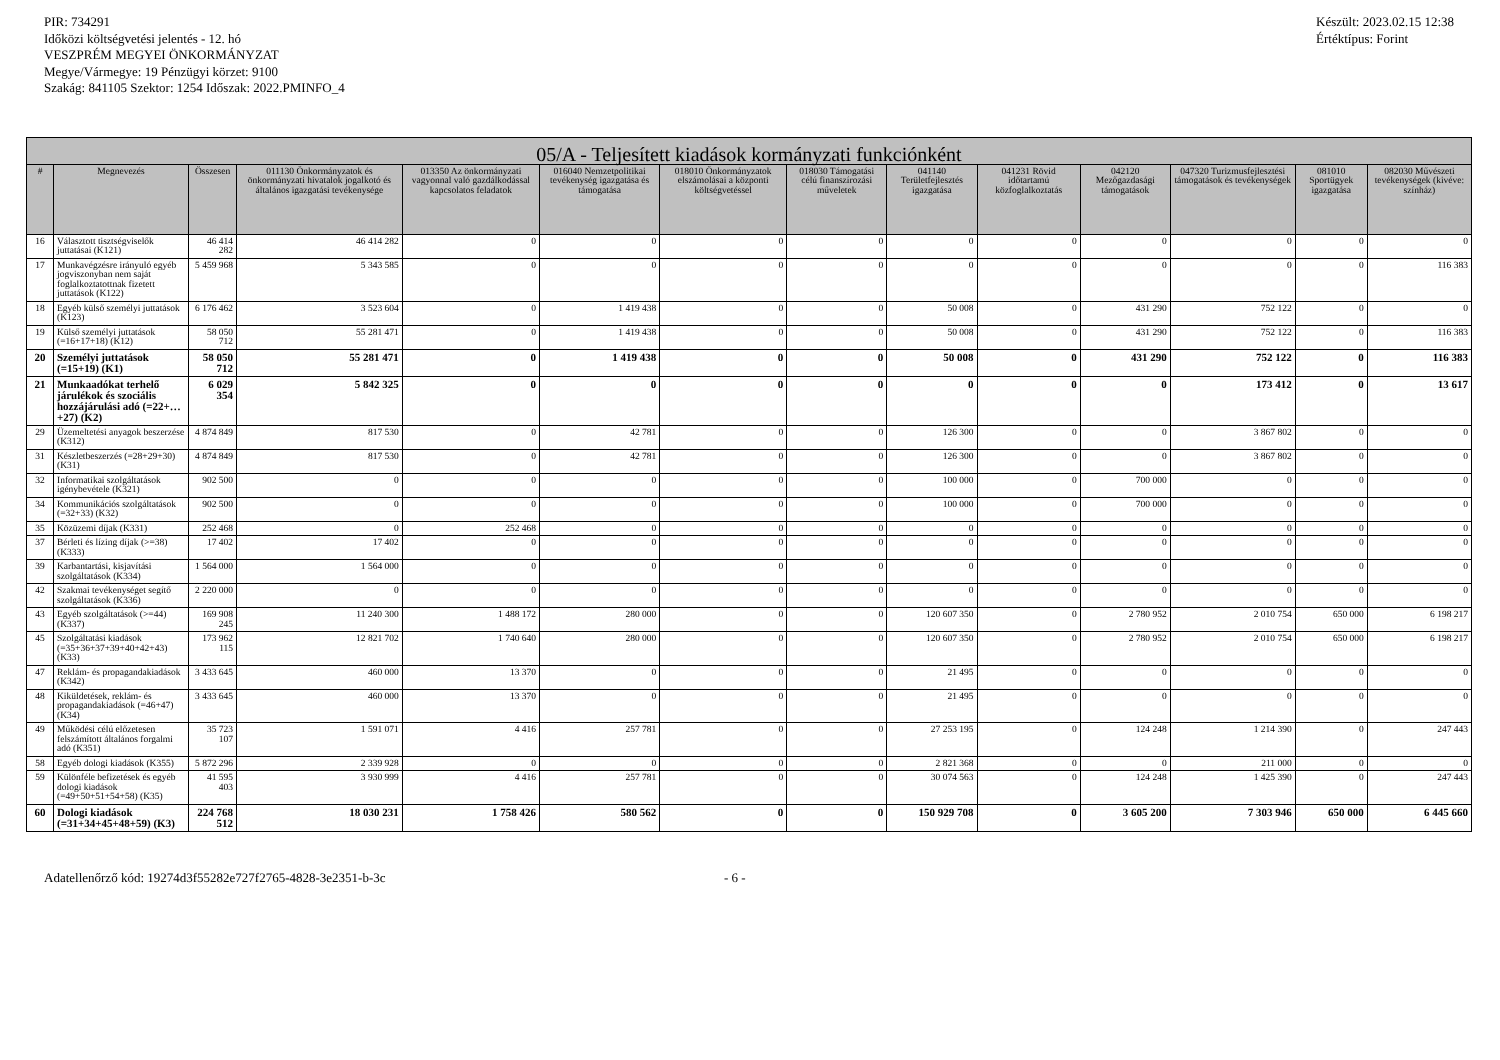PIR: 734291
Időközi költségvetési jelentés - 12. hó
VESZPRÉM MEGYEI ÖNKORMÁNYZAT
Megye/Vármegye: 19 Pénzügyi körzet: 9100
Szakág: 841105 Szektor: 1254 Időszak: 2022.PMINFO_4
Készült: 2023.02.15 12:38
Értéktípus: Forint
| 05/A - Teljesített kiadások kormányzati funkciónként | | | | | | | | | | | | | |
| --- | --- | --- | --- | --- | --- | --- | --- | --- | --- | --- | --- | --- | --- |
| # | Megnevezés | Összesen | 011130 Önkormányzatok és önkormányzati hivatalok jogalkotó és általános igazgatási tevékenysége | 013350 Az önkormányzati vagyonnal való gazdálkodással kapcsolatos feladatok | 016040 Nemzetpolitikai tevékenység igazgatása és támogatása | 018010 Önkormányzatok elszámolásai a központi költségvetéssel | 018030 Támogatási célú finanszírozási műveletek | 041140 Területfejlesztés igazgatása | 041231 Rövid időtartamú közfoglalkoztatás | 042120 Mezőgazdasági támogatások | 047320 Turizmusfejlesztési támogatások és tevékenységek | 081010 Sportügyek igazgatása | 082030 Művészeti tevékenységek (kivéve: színház) |
| 16 | Választott tisztségviselők juttatásai (K121) | 46 414 282 | 46 414 282 | 0 | 0 | 0 | 0 | 0 | 0 | 0 | 0 | 0 | 0 |
| 17 | Munkavégzésre irányuló egyéb jogviszonyban nem saját foglalkoztatottnak fizetett juttatások (K122) | 5 459 968 | 5 343 585 | 0 | 0 | 0 | 0 | 0 | 0 | 0 | 0 | 0 | 116 383 |
| 18 | Egyéb külső személyi juttatások (K123) | 6 176 462 | 3 523 604 | 0 | 1 419 438 | 0 | 0 | 50 008 | 0 | 431 290 | 752 122 | 0 | 0 |
| 19 | Külső személyi juttatások (=16+17+18) (K12) | 58 050 712 | 55 281 471 | 0 | 1 419 438 | 0 | 0 | 50 008 | 0 | 431 290 | 752 122 | 0 | 116 383 |
| 20 | Személyi juttatások (=15+19) (K1) | 58 050 712 | 55 281 471 | 0 | 1 419 438 | 0 | 0 | 50 008 | 0 | 431 290 | 752 122 | 0 | 116 383 |
| 21 | Munkaadókat terhelő járulékok és szociális hozzájárulási adó (=22+…+27) (K2) | 6 029 354 | 5 842 325 | 0 | 0 | 0 | 0 | 0 | 0 | 0 | 173 412 | 0 | 13 617 |
| 29 | Üzemeltetési anyagok beszerzése (K312) | 4 874 849 | 817 530 | 0 | 42 781 | 0 | 0 | 126 300 | 0 | 0 | 3 867 802 | 0 | 0 |
| 31 | Készletbeszerzés (=28+29+30) (K31) | 4 874 849 | 817 530 | 0 | 42 781 | 0 | 0 | 126 300 | 0 | 0 | 3 867 802 | 0 | 0 |
| 32 | Informatikai szolgáltatások igénybevétele (K321) | 902 500 | 0 | 0 | 0 | 0 | 0 | 100 000 | 0 | 700 000 | 0 | 0 | 0 |
| 34 | Kommunikációs szolgáltatások (=32+33) (K32) | 902 500 | 0 | 0 | 0 | 0 | 0 | 100 000 | 0 | 700 000 | 0 | 0 | 0 |
| 35 | Közüzemi díjak (K331) | 252 468 | 0 | 252 468 | 0 | 0 | 0 | 0 | 0 | 0 | 0 | 0 | 0 |
| 37 | Bérleti és lízing díjak (>=38) (K333) | 17 402 | 17 402 | 0 | 0 | 0 | 0 | 0 | 0 | 0 | 0 | 0 | 0 |
| 39 | Karbantartási, kisjavítási szolgáltatások (K334) | 1 564 000 | 1 564 000 | 0 | 0 | 0 | 0 | 0 | 0 | 0 | 0 | 0 | 0 |
| 42 | Szakmai tevékenységet segítő szolgáltatások (K336) | 2 220 000 | 0 | 0 | 0 | 0 | 0 | 0 | 0 | 0 | 0 | 0 | 0 |
| 43 | Egyéb szolgáltatások (>=44) (K337) | 169 908 245 | 11 240 300 | 1 488 172 | 280 000 | 0 | 0 | 120 607 350 | 0 | 2 780 952 | 2 010 754 | 650 000 | 6 198 217 |
| 45 | Szolgáltatási kiadások (=35+36+37+39+40+42+43) (K33) | 173 962 115 | 12 821 702 | 1 740 640 | 280 000 | 0 | 0 | 120 607 350 | 0 | 2 780 952 | 2 010 754 | 650 000 | 6 198 217 |
| 47 | Reklám- és propagandakiadások (K342) | 3 433 645 | 460 000 | 13 370 | 0 | 0 | 0 | 21 495 | 0 | 0 | 0 | 0 | 0 |
| 48 | Kiküldetések, reklám- és propagandakiadások (=46+47) (K34) | 3 433 645 | 460 000 | 13 370 | 0 | 0 | 0 | 21 495 | 0 | 0 | 0 | 0 | 0 |
| 49 | Működési célú előzetesen felszámított általános forgalmi adó (K351) | 35 723 107 | 1 591 071 | 4 416 | 257 781 | 0 | 0 | 27 253 195 | 0 | 124 248 | 1 214 390 | 0 | 247 443 |
| 58 | Egyéb dologi kiadások (K355) | 5 872 296 | 2 339 928 | 0 | 0 | 0 | 0 | 2 821 368 | 0 | 0 | 211 000 | 0 | 0 |
| 59 | Különféle befizetések és egyéb dologi kiadások (=49+50+51+54+58) (K35) | 41 595 403 | 3 930 999 | 4 416 | 257 781 | 0 | 0 | 30 074 563 | 0 | 124 248 | 1 425 390 | 0 | 247 443 |
| 60 | Dologi kiadások (=31+34+45+48+59) (K3) | 224 768 512 | 18 030 231 | 1 758 426 | 580 562 | 0 | 0 | 150 929 708 | 0 | 3 605 200 | 7 303 946 | 650 000 | 6 445 660 |
Adatellenőrző kód: 19274d3f55282e727f2765-4828-3e2351-b-3c - 6 -